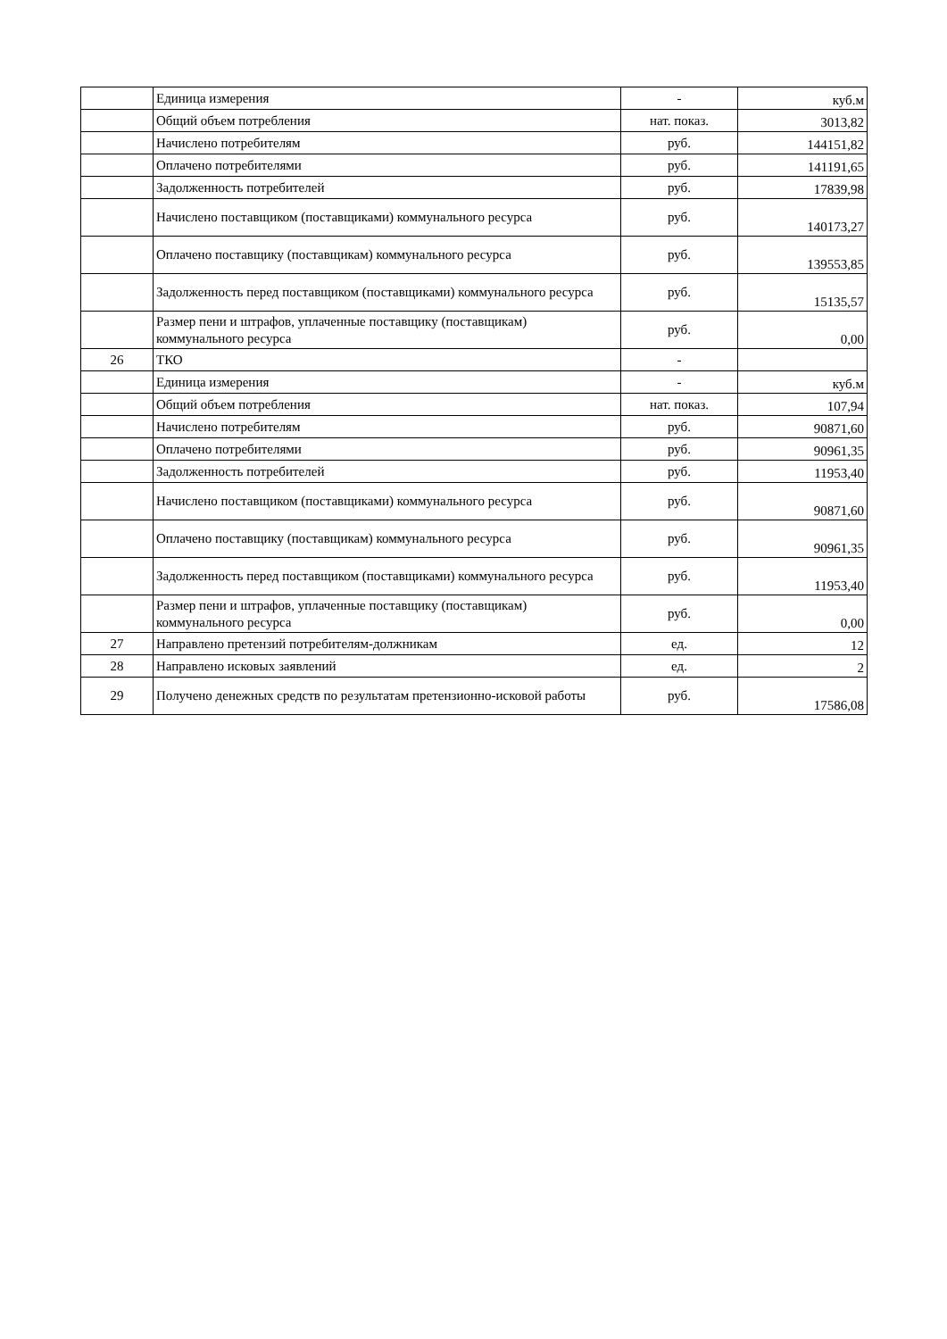| | Единица измерения | - | куб.м |
| | Общий объем потребления | нат. показ. | 3013,82 |
| | Начислено потребителям | руб. | 144151,82 |
| | Оплачено потребителями | руб. | 141191,65 |
| | Задолженность потребителей | руб. | 17839,98 |
| | Начислено поставщиком (поставщиками) коммунального ресурса | руб. | 140173,27 |
| | Оплачено поставщику (поставщикам) коммунального ресурса | руб. | 139553,85 |
| | Задолженность перед поставщиком (поставщиками) коммунального ресурса | руб. | 15135,57 |
| | Размер пени и штрафов, уплаченные поставщику (поставщикам) коммунального ресурса | руб. | 0,00 |
| 26 | ТКО | - | |
| | Единица измерения | - | куб.м |
| | Общий объем потребления | нат. показ. | 107,94 |
| | Начислено потребителям | руб. | 90871,60 |
| | Оплачено потребителями | руб. | 90961,35 |
| | Задолженность потребителей | руб. | 11953,40 |
| | Начислено поставщиком (поставщиками) коммунального ресурса | руб. | 90871,60 |
| | Оплачено поставщику (поставщикам) коммунального ресурса | руб. | 90961,35 |
| | Задолженность перед поставщиком (поставщиками) коммунального ресурса | руб. | 11953,40 |
| | Размер пени и штрафов, уплаченные поставщику (поставщикам) коммунального ресурса | руб. | 0,00 |
| 27 | Направлено претензий потребителям-должникам | ед. | 12 |
| 28 | Направлено исковых заявлений | ед. | 2 |
| 29 | Получено денежных средств по результатам претензионно-исковой работы | руб. | 17586,08 |